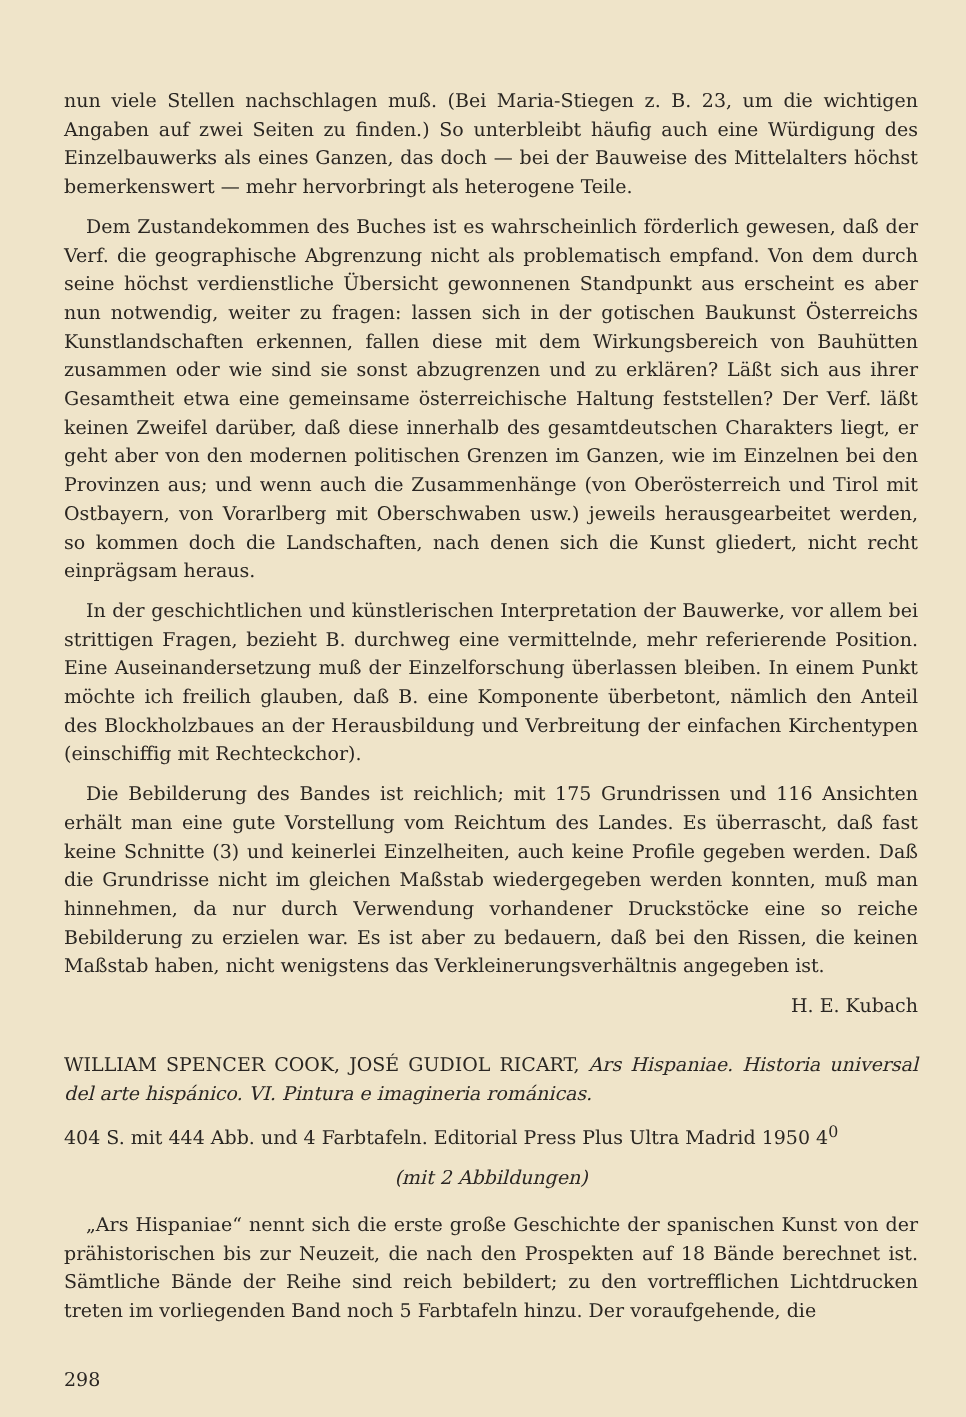nun viele Stellen nachschlagen muß. (Bei Maria-Stiegen z. B. 23, um die wichtigen Angaben auf zwei Seiten zu finden.) So unterbleibt häufig auch eine Würdigung des Einzelbauwerks als eines Ganzen, das doch — bei der Bauweise des Mittelalters höchst bemerkenswert — mehr hervorbringt als heterogene Teile.
Dem Zustandekommen des Buches ist es wahrscheinlich förderlich gewesen, daß der Verf. die geographische Abgrenzung nicht als problematisch empfand. Von dem durch seine höchst verdienstliche Übersicht gewonnenen Standpunkt aus erscheint es aber nun notwendig, weiter zu fragen: lassen sich in der gotischen Baukunst Österreichs Kunstlandschaften erkennen, fallen diese mit dem Wirkungsbereich von Bauhütten zusammen oder wie sind sie sonst abzugrenzen und zu erklären? Läßt sich aus ihrer Gesamtheit etwa eine gemeinsame österreichische Haltung feststellen? Der Verf. läßt keinen Zweifel darüber, daß diese innerhalb des gesamtdeutschen Charakters liegt, er geht aber von den modernen politischen Grenzen im Ganzen, wie im Einzelnen bei den Provinzen aus; und wenn auch die Zusammenhänge (von Oberösterreich und Tirol mit Ostbayern, von Vorarlberg mit Oberschwaben usw.) jeweils herausgearbeitet werden, so kommen doch die Landschaften, nach denen sich die Kunst gliedert, nicht recht einprägsam heraus.
In der geschichtlichen und künstlerischen Interpretation der Bauwerke, vor allem bei strittigen Fragen, bezieht B. durchweg eine vermittelnde, mehr referierende Position. Eine Auseinandersetzung muß der Einzelforschung überlassen bleiben. In einem Punkt möchte ich freilich glauben, daß B. eine Komponente überbetont, nämlich den Anteil des Blockholzbaues an der Herausbildung und Verbreitung der einfachen Kirchentypen (einschiffig mit Rechteckchor).
Die Bebilderung des Bandes ist reichlich; mit 175 Grundrissen und 116 Ansichten erhält man eine gute Vorstellung vom Reichtum des Landes. Es überrascht, daß fast keine Schnitte (3) und keinerlei Einzelheiten, auch keine Profile gegeben werden. Daß die Grundrisse nicht im gleichen Maßstab wiedergegeben werden konnten, muß man hinnehmen, da nur durch Verwendung vorhandener Druckstöcke eine so reiche Bebilderung zu erzielen war. Es ist aber zu bedauern, daß bei den Rissen, die keinen Maßstab haben, nicht wenigstens das Verkleinerungsverhältnis angegeben ist.
H. E. Kubach
WILLIAM SPENCER COOK, JOSÉ GUDIOL RICART, Ars Hispaniae. Historia universal del arte hispánico. VI. Pintura e imagineria románicas.
404 S. mit 444 Abb. und 4 Farbtafeln. Editorial Press Plus Ultra Madrid 1950 4<sup>0</sup>
(mit 2 Abbildungen)
„Ars Hispaniae“ nennt sich die erste große Geschichte der spanischen Kunst von der prähistorischen bis zur Neuzeit, die nach den Prospekten auf 18 Bände berechnet ist. Sämtliche Bände der Reihe sind reich bebildert; zu den vortrefflichen Lichtdrucken treten im vorliegenden Band noch 5 Farbtafeln hinzu. Der voraufgehende, die
298